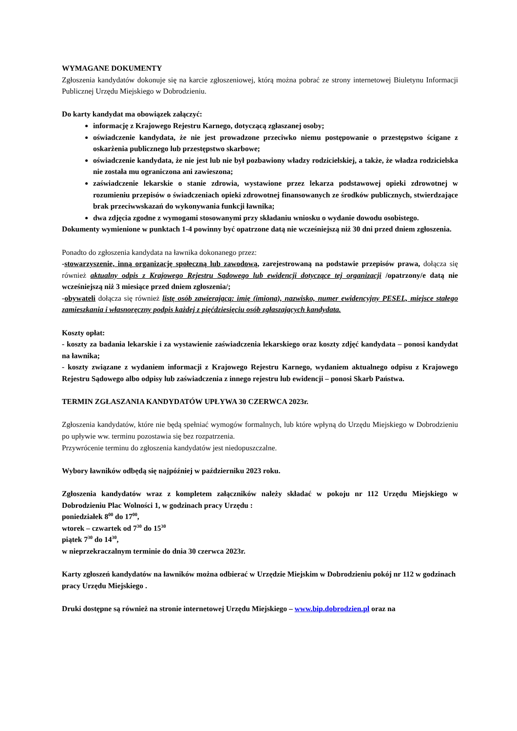WYMAGANE DOKUMENTY
Zgłoszenia kandydatów dokonuje się na karcie zgłoszeniowej, którą można pobrać ze strony internetowej Biuletynu Informacji Publicznej Urzędu Miejskiego w Dobrodzieniu.
Do karty kandydat ma obowiązek załączyć:
informację z Krajowego Rejestru Karnego, dotyczącą zgłaszanej osoby;
oświadczenie kandydata, że nie jest prowadzone przeciwko niemu postępowanie o przestępstwo ścigane z oskarżenia publicznego lub przestępstwo skarbowe;
oświadczenie kandydata, że nie jest lub nie był pozbawiony władzy rodzicielskiej, a także, że władza rodzicielska nie została mu ograniczona ani zawieszona;
zaświadczenie lekarskie o stanie zdrowia, wystawione przez lekarza podstawowej opieki zdrowotnej w rozumieniu przepisów o świadczeniach opieki zdrowotnej finansowanych ze środków publicznych, stwierdzające brak przeciwwskazań do wykonywania funkcji ławnika;
dwa zdjęcia zgodne z wymogami stosowanymi przy składaniu wniosku o wydanie dowodu osobistego.
Dokumenty wymienione w punktach 1-4 powinny być opatrzone datą nie wcześniejszą niż 30 dni przed dniem zgłoszenia.
Ponadto do zgłoszenia kandydata na ławnika dokonanego przez:
-stowarzyszenie, inną organizację społeczną lub zawodową, zarejestrowaną na podstawie przepisów prawa, dołącza się również aktualny odpis z Krajowego Rejestru Sądowego lub ewidencji dotyczące tej organizacji /opatrzony/e datą nie wcześniejszą niż 3 miesiące przed dniem zgłoszenia/;
-obywateli dołącza się również listę osób zawierającą: imię (imiona), nazwisko, numer ewidencyjny PESEL, miejsce stałego zamieszkania i własnoręczny podpis każdej z pięćdziesięciu osób zgłaszających kandydata.
Koszty opłat:
- koszty za badania lekarskie i za wystawienie zaświadczenia lekarskiego oraz koszty zdjęć kandydata – ponosi kandydat na ławnika;
- koszty związane z wydaniem informacji z Krajowego Rejestru Karnego, wydaniem aktualnego odpisu z Krajowego Rejestru Sądowego albo odpisy lub zaświadczenia z innego rejestru lub ewidencji – ponosi Skarb Państwa.
TERMIN ZGŁASZANIA KANDYDATÓW UPŁYWA 30 CZERWCA 2023r.
Zgłoszenia kandydatów, które nie będą spełniać wymogów formalnych, lub które wpłyną do Urzędu Miejskiego w Dobrodzieniu po upływie ww. terminu pozostawia się bez rozpatrzenia.
Przywrócenie terminu do zgłoszenia kandydatów jest niedopuszczalne.
Wybory ławników odbędą się najpóźniej w październiku 2023 roku.
Zgłoszenia kandydatów wraz z kompletem załączników należy składać w pokoju nr 112 Urzędu Miejskiego w Dobrodzieniu Plac Wolności 1, w godzinach pracy Urzędu :
poniedziałek 8<sup>00</sup> do 17<sup>00</sup>,
wtorek – czwartek od 7<sup>30</sup> do 15<sup>30</sup>
piątek 7<sup>30</sup> do 14<sup>30</sup>,
w nieprzekraczalnym terminie do dnia 30 czerwca 2023r.
Karty zgłoszeń kandydatów na ławników można odbierać w Urzędzie Miejskim w Dobrodzieniu pokój nr 112 w godzinach pracy Urzędu Miejskiego .
Druki dostępne są również na stronie internetowej Urzędu Miejskiego – www.bip.dobrodzien.pl oraz na